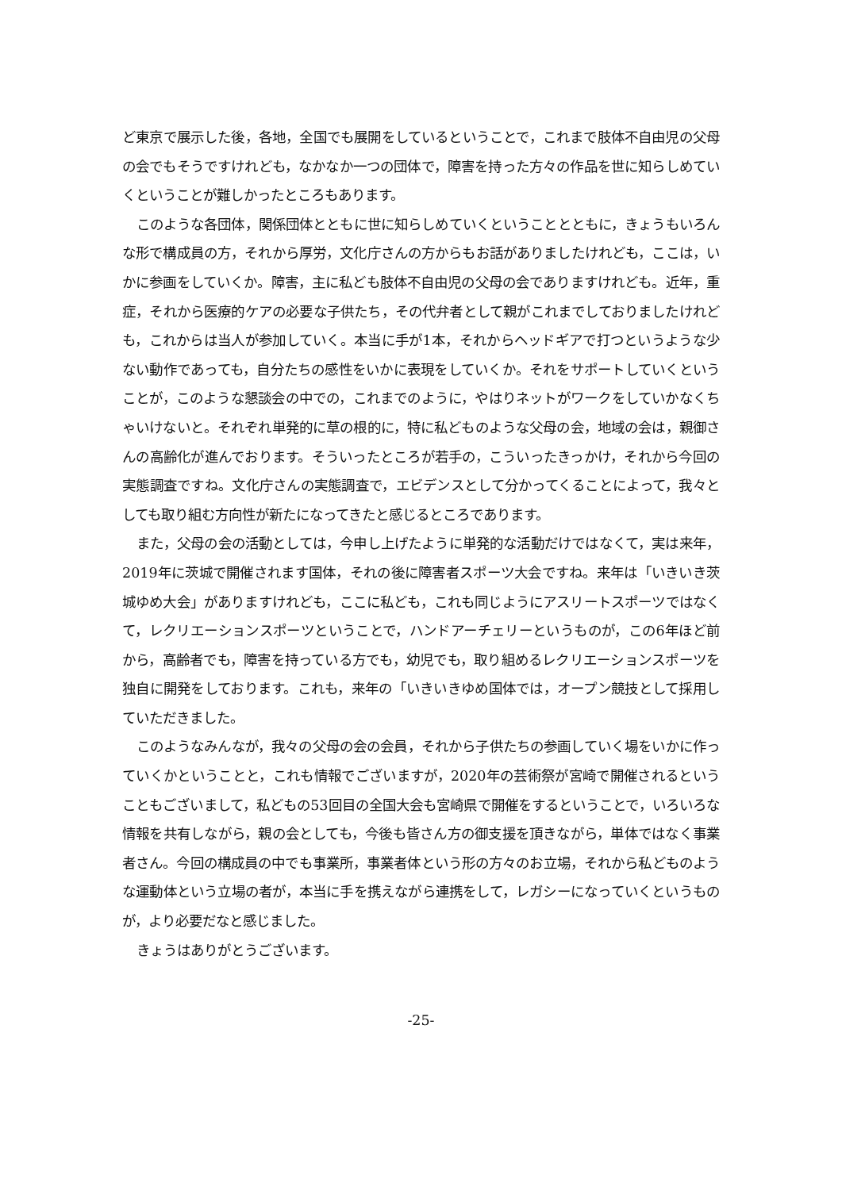ど東京で展示した後，各地，全国でも展開をしているということで，これまで肢体不自由児の父母の会でもそうですけれども，なかなか一つの団体で，障害を持った方々の作品を世に知らしめていくということが難しかったところもあります。
このような各団体，関係団体とともに世に知らしめていくということとともに，きょうもいろんな形で構成員の方，それから厚労，文化庁さんの方からもお話がありましたけれども，ここは，いかに参画をしていくか。障害，主に私ども肢体不自由児の父母の会でありますけれども。近年，重症，それから医療的ケアの必要な子供たち，その代弁者として親がこれまでしておりましたけれども，これからは当人が参加していく。本当に手が1本，それからヘッドギアで打つというような少ない動作であっても，自分たちの感性をいかに表現をしていくか。それをサポートしていくということが，このような懇談会の中での，これまでのように，やはりネットがワークをしていかなくちゃいけないと。それぞれ単発的に草の根的に，特に私どものような父母の会，地域の会は，親御さんの高齢化が進んでおります。そういったところが若手の，こういったきっかけ，それから今回の実態調査ですね。文化庁さんの実態調査で，エビデンスとして分かってくることによって，我々としても取り組む方向性が新たになってきたと感じるところであります。
また，父母の会の活動としては，今申し上げたように単発的な活動だけではなくて，実は来年，2019年に茨城で開催されます国体，それの後に障害者スポーツ大会ですね。来年は「いきいき茨城ゆめ大会」がありますけれども，ここに私ども，これも同じようにアスリートスポーツではなくて，レクリエーションスポーツということで，ハンドアーチェリーというものが，この6年ほど前から，高齢者でも，障害を持っている方でも，幼児でも，取り組めるレクリエーションスポーツを独自に開発をしております。これも，来年の「いきいきゆめ国体では，オープン競技として採用していただきました。
このようなみんなが，我々の父母の会の会員，それから子供たちの参画していく場をいかに作っていくかということと，これも情報でございますが，2020年の芸術祭が宮崎で開催されるということもございまして，私どもの53回目の全国大会も宮崎県で開催をするということで，いろいろな情報を共有しながら，親の会としても，今後も皆さん方の御支援を頂きながら，単体ではなく事業者さん。今回の構成員の中でも事業所，事業者体という形の方々のお立場，それから私どものような運動体という立場の者が，本当に手を携えながら連携をして，レガシーになっていくというものが，より必要だなと感じました。
きょうはありがとうございます。
-25-